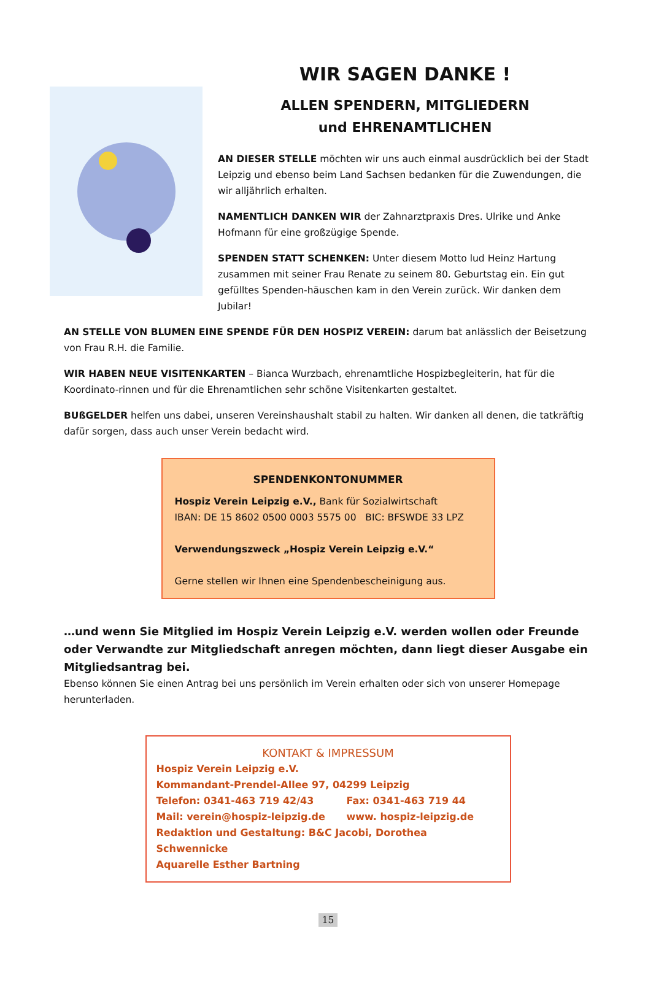WIR SAGEN DANKE !
ALLEN SPENDERN, MITGLIEDERN
und EHRENAMTLICHEN
AN DIESER STELLE möchten wir uns auch einmal ausdrücklich bei der Stadt Leipzig und ebenso beim Land Sachsen bedanken für die Zuwendungen, die wir alljährlich erhalten.
NAMENTLICH DANKEN WIR der Zahnarztpraxis Dres. Ulrike und Anke Hofmann für eine großzügige Spende.
SPENDEN STATT SCHENKEN: Unter diesem Motto lud Heinz Hartung zusammen mit seiner Frau Renate zu seinem 80. Geburtstag ein. Ein gut gefülltes Spenden-häuschen kam in den Verein zurück. Wir danken dem Jubilar!
AN STELLE VON BLUMEN EINE SPENDE FÜR DEN HOSPIZ VEREIN: darum bat anlässlich der Beisetzung von Frau R.H. die Familie.
WIR HABEN NEUE VISITENKARTEN – Bianca Wurzbach, ehrenamtliche Hospizbegleiterin, hat für die Koordinato-rinnen und für die Ehrenamtlichen sehr schöne Visitenkarten gestaltet.
BUßGELDER helfen uns dabei, unseren Vereinshaushalt stabil zu halten. Wir danken all denen, die tatkräftig dafür sorgen, dass auch unser Verein bedacht wird.
SPENDENKONTONUMMER
Hospiz Verein Leipzig e.V., Bank für Sozialwirtschaft
IBAN: DE 15 8602 0500 0003 5575 00 BIC: BFSWDE 33 LPZ
Verwendungszweck „Hospiz Verein Leipzig e.V.“
Gerne stellen wir Ihnen eine Spendenbescheinigung aus.
…und wenn Sie Mitglied im Hospiz Verein Leipzig e.V. werden wollen oder Freunde oder Verwandte zur Mitgliedschaft anregen möchten, dann liegt dieser Ausgabe ein Mitgliedsantrag bei.
Ebenso können Sie einen Antrag bei uns persönlich im Verein erhalten oder sich von unserer Homepage herunterladen.
KONTAKT & IMPRESSUM
Hospiz Verein Leipzig e.V.
Kommandant-Prendel-Allee 97, 04299 Leipzig
Telefon: 0341-463 719 42/43 Fax: 0341-463 719 44
Mail: verein@hospiz-leipzig.de www. hospiz-leipzig.de
Redaktion und Gestaltung: B&C Jacobi, Dorothea Schwennicke
Aquarelle Esther Bartning
15